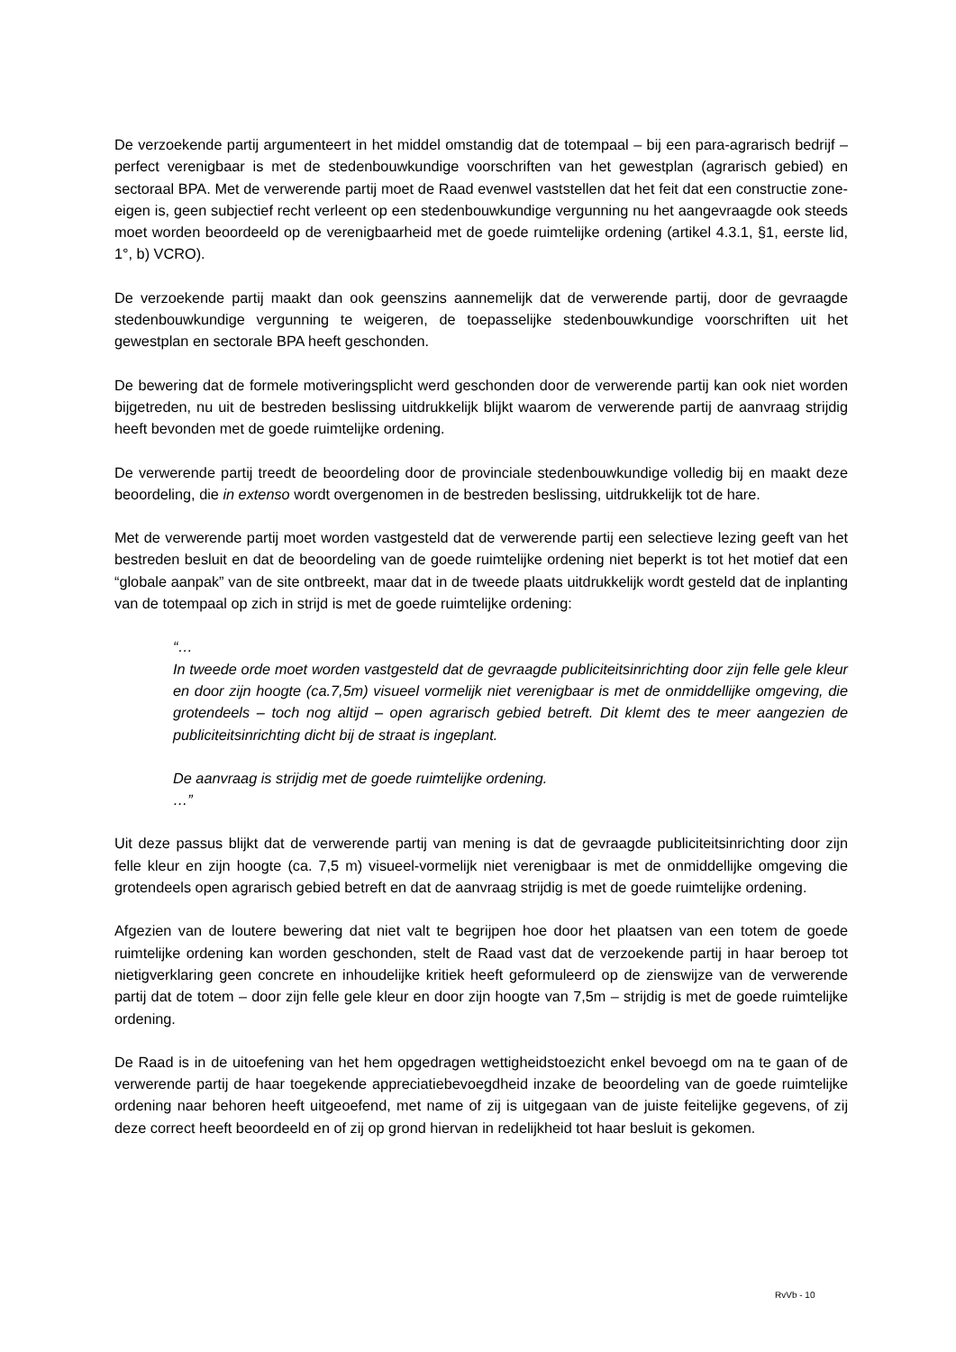De verzoekende partij argumenteert in het middel omstandig dat de totempaal – bij een para-agrarisch bedrijf – perfect verenigbaar is met de stedenbouwkundige voorschriften van het gewestplan (agrarisch gebied) en sectoraal BPA. Met de verwerende partij moet de Raad evenwel vaststellen dat het feit dat een constructie zone-eigen is, geen subjectief recht verleent op een stedenbouwkundige vergunning nu het aangevraagde ook steeds moet worden beoordeeld op de verenigbaarheid met de goede ruimtelijke ordening (artikel 4.3.1, §1, eerste lid, 1°, b) VCRO).
De verzoekende partij maakt dan ook geenszins aannemelijk dat de verwerende partij, door de gevraagde stedenbouwkundige vergunning te weigeren, de toepasselijke stedenbouwkundige voorschriften uit het gewestplan en sectorale BPA heeft geschonden.
De bewering dat de formele motiveringsplicht werd geschonden door de verwerende partij kan ook niet worden bijgetreden, nu uit de bestreden beslissing uitdrukkelijk blijkt waarom de verwerende partij de aanvraag strijdig heeft bevonden met de goede ruimtelijke ordening.
De verwerende partij treedt de beoordeling door de provinciale stedenbouwkundige volledig bij en maakt deze beoordeling, die in extenso wordt overgenomen in de bestreden beslissing, uitdrukkelijk tot de hare.
Met de verwerende partij moet worden vastgesteld dat de verwerende partij een selectieve lezing geeft van het bestreden besluit en dat de beoordeling van de goede ruimtelijke ordening niet beperkt is tot het motief dat een “globale aanpak” van de site ontbreekt, maar dat in de tweede plaats uitdrukkelijk wordt gesteld dat de inplanting van de totempaal op zich in strijd is met de goede ruimtelijke ordening:
“…
In tweede orde moet worden vastgesteld dat de gevraagde publiciteitsinrichting door zijn felle gele kleur en door zijn hoogte (ca.7,5m) visueel vormelijk niet verenigbaar is met de onmiddellijke omgeving, die grotendeels – toch nog altijd – open agrarisch gebied betreft. Dit klemt des te meer aangezien de publiciteitsinrichting dicht bij de straat is ingeplant.
De aanvraag is strijdig met de goede ruimtelijke ordening.
…”
Uit deze passus blijkt dat de verwerende partij van mening is dat de gevraagde publiciteitsinrichting door zijn felle kleur en zijn hoogte (ca. 7,5 m) visueel-vormelijk niet verenigbaar is met de onmiddellijke omgeving die grotendeels open agrarisch gebied betreft en dat de aanvraag strijdig is met de goede ruimtelijke ordening.
Afgezien van de loutere bewering dat niet valt te begrijpen hoe door het plaatsen van een totem de goede ruimtelijke ordening kan worden geschonden, stelt de Raad vast dat de verzoekende partij in haar beroep tot nietigverklaring geen concrete en inhoudelijke kritiek heeft geformuleerd op de zienswijze van de verwerende partij dat de totem – door zijn felle gele kleur en door zijn hoogte van 7,5m – strijdig is met de goede ruimtelijke ordening.
De Raad is in de uitoefening van het hem opgedragen wettigheidstoezicht enkel bevoegd om na te gaan of de verwerende partij de haar toegekende appreciatiebevoegdheid inzake de beoordeling van de goede ruimtelijke ordening naar behoren heeft uitgeoefend, met name of zij is uitgegaan van de juiste feitelijke gegevens, of zij deze correct heeft beoordeeld en of zij op grond hiervan in redelijkheid tot haar besluit is gekomen.
RvVb - 10